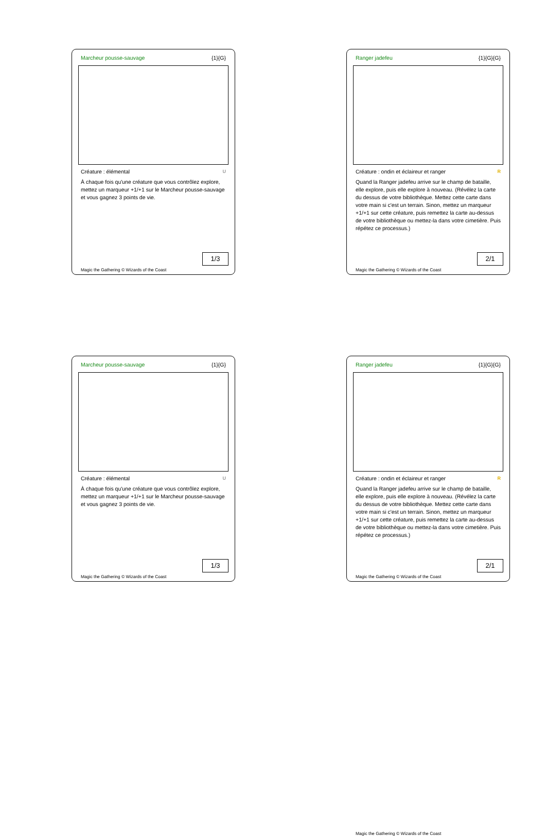Marcheur pousse-sauvage {1}{G}
Créature : élémental U
À chaque fois qu'une créature que vous contrôlez explore, mettez un marqueur +1/+1 sur le Marcheur pousse-sauvage et vous gagnez 3 points de vie.
1/3
Magic the Gathering © Wizards of the Coast
Ranger jadefeu {1}{G}{G}
Créature : ondin et éclaireur et ranger R
Quand la Ranger jadefeu arrive sur le champ de bataille, elle explore, puis elle explore à nouveau. (Révélez la carte du dessus de votre bibliothèque. Mettez cette carte dans votre main si c'est un terrain. Sinon, mettez un marqueur +1/+1 sur cette créature, puis remettez la carte au-dessus de votre bibliothèque ou mettez-la dans votre cimetière. Puis répétez ce processus.)
2/1
Magic the Gathering © Wizards of the Coast
Marcheur pousse-sauvage {1}{G}
Créature : élémental U
À chaque fois qu'une créature que vous contrôlez explore, mettez un marqueur +1/+1 sur le Marcheur pousse-sauvage et vous gagnez 3 points de vie.
1/3
Magic the Gathering © Wizards of the Coast
Ranger jadefeu {1}{G}{G}
Créature : ondin et éclaireur et ranger R
Quand la Ranger jadefeu arrive sur le champ de bataille, elle explore, puis elle explore à nouveau. (Révélez la carte du dessus de votre bibliothèque. Mettez cette carte dans votre main si c'est un terrain. Sinon, mettez un marqueur +1/+1 sur cette créature, puis remettez la carte au-dessus de votre bibliothèque ou mettez-la dans votre cimetière. Puis répétez ce processus.)
2/1
Magic the Gathering © Wizards of the Coast
Magic the Gathering © Wizards of the Coast